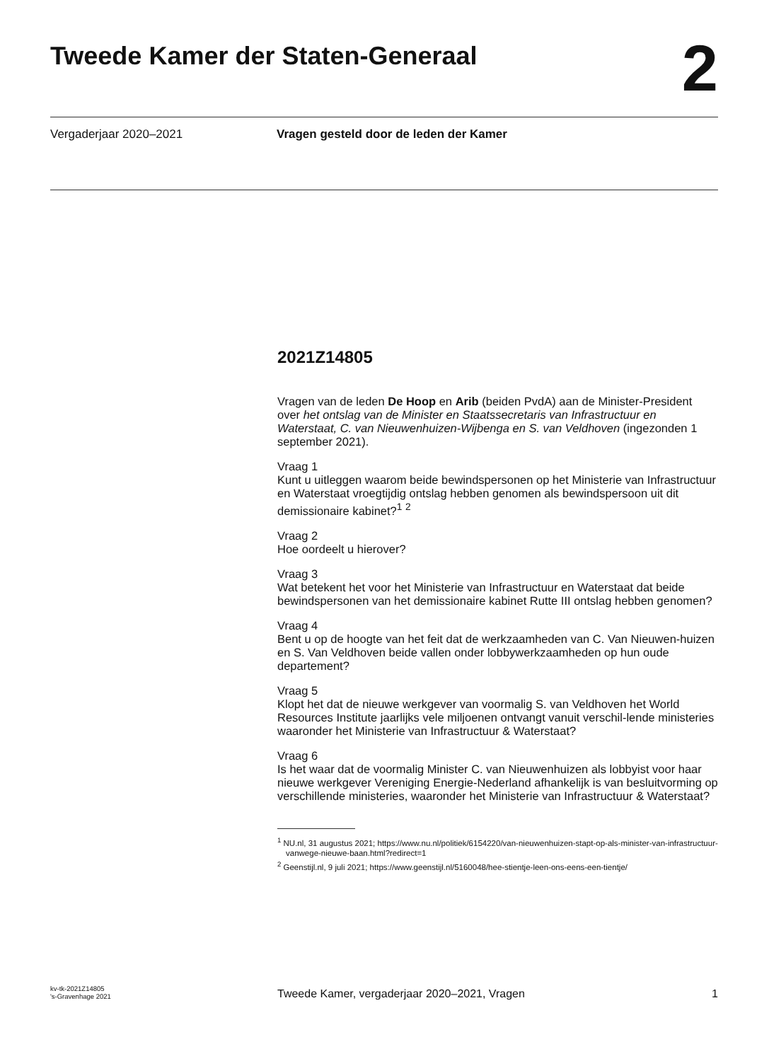Tweede Kamer der Staten-Generaal
2
Vergaderjaar 2020–2021 Vragen gesteld door de leden der Kamer
2021Z14805
Vragen van de leden De Hoop en Arib (beiden PvdA) aan de Minister-President over het ontslag van de Minister en Staatssecretaris van Infrastructuur en Waterstaat, C. van Nieuwenhuizen-Wijbenga en S. van Veldhoven (ingezonden 1 september 2021).
Vraag 1
Kunt u uitleggen waarom beide bewindspersonen op het Ministerie van Infrastructuur en Waterstaat vroegtijdig ontslag hebben genomen als bewindspersoon uit dit demissionaire kabinet?<sup>1</sup> <sup>2</sup>
Vraag 2
Hoe oordeelt u hierover?
Vraag 3
Wat betekent het voor het Ministerie van Infrastructuur en Waterstaat dat beide bewindspersonen van het demissionaire kabinet Rutte III ontslag hebben genomen?
Vraag 4
Bent u op de hoogte van het feit dat de werkzaamheden van C. Van Nieuwen-huizen en S. Van Veldhoven beide vallen onder lobbywerkzaamheden op hun oude departement?
Vraag 5
Klopt het dat de nieuwe werkgever van voormalig S. van Veldhoven het World Resources Institute jaarlijks vele miljoenen ontvangt vanuit verschil-lende ministeries waaronder het Ministerie van Infrastructuur & Waterstaat?
Vraag 6
Is het waar dat de voormalig Minister C. van Nieuwenhuizen als lobbyist voor haar nieuwe werkgever Vereniging Energie-Nederland afhankelijk is van besluitvorming op verschillende ministeries, waaronder het Ministerie van Infrastructuur & Waterstaat?
<sup>1</sup> NU.nl, 31 augustus 2021; https://www.nu.nl/politiek/6154220/van-nieuwenhuizen-stapt-op-als-minister-van-infrastructuur-vanwege-nieuwe-baan.html?redirect=1
<sup>2</sup> Geenstijl.nl, 9 juli 2021; https://www.geenstijl.nl/5160048/hee-stientje-leen-ons-eens-een-tientje/
kv-tk-2021Z14805
's-Gravenhage 2021
Tweede Kamer, vergaderjaar 2020–2021, Vragen
1